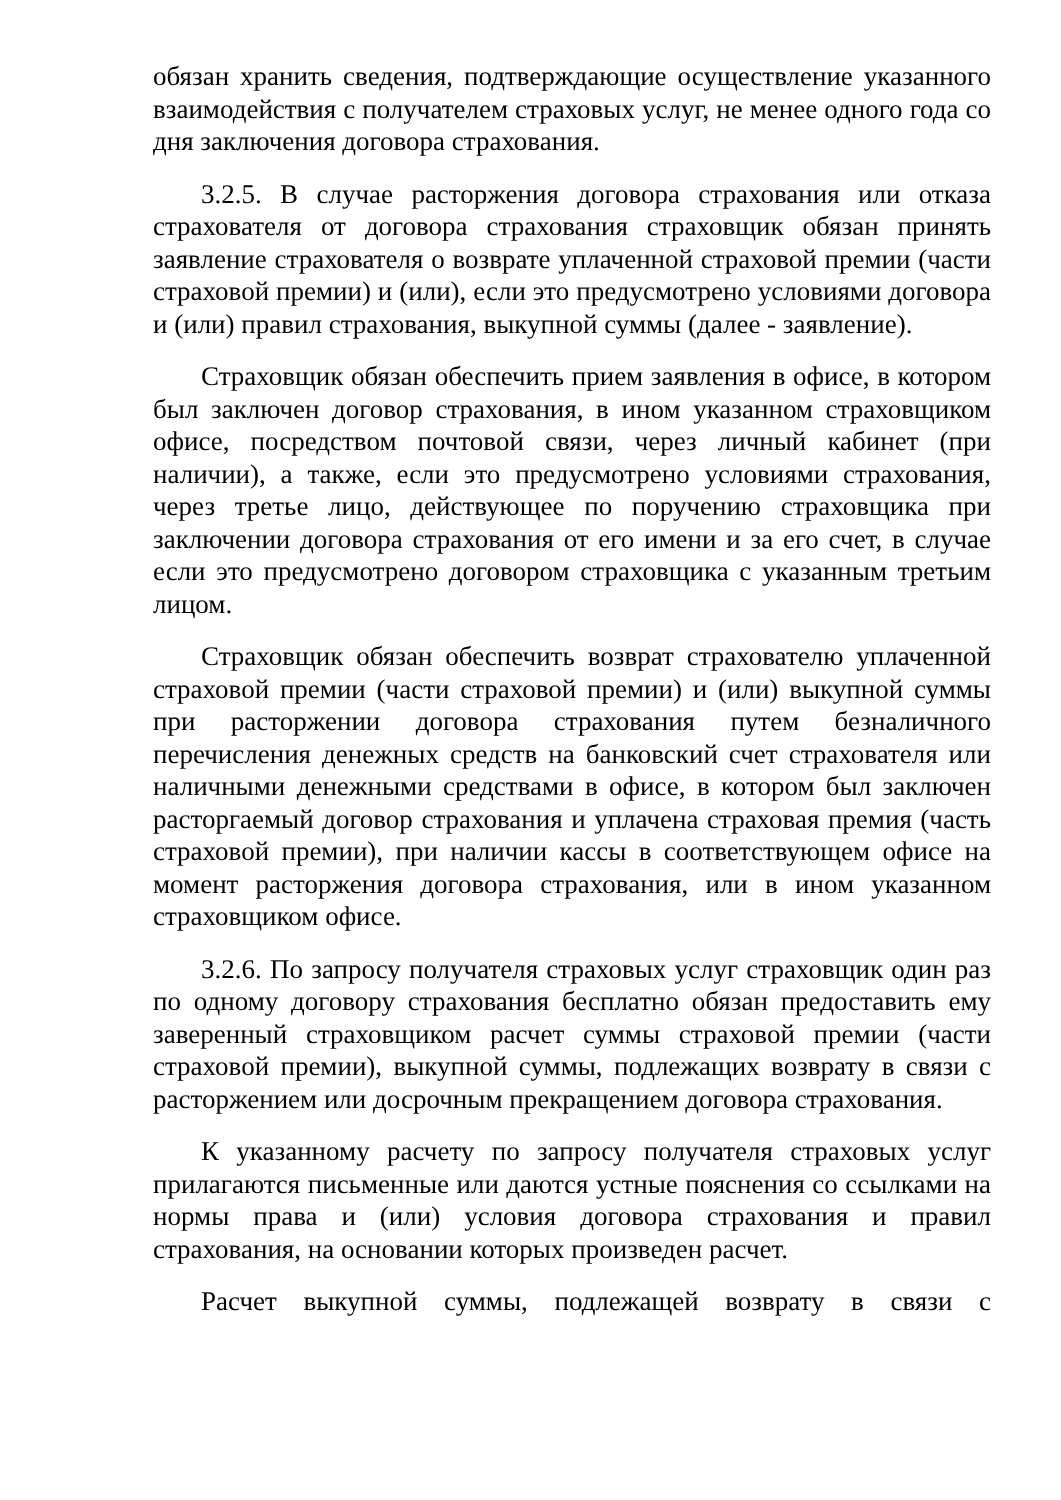обязан хранить сведения, подтверждающие осуществление указанного взаимодействия с получателем страховых услуг, не менее одного года со дня заключения договора страхования.
3.2.5. В случае расторжения договора страхования или отказа страхователя от договора страхования страховщик обязан принять заявление страхователя о возврате уплаченной страховой премии (части страховой премии) и (или), если это предусмотрено условиями договора и (или) правил страхования, выкупной суммы (далее - заявление).
Страховщик обязан обеспечить прием заявления в офисе, в котором был заключен договор страхования, в ином указанном страховщиком офисе, посредством почтовой связи, через личный кабинет (при наличии), а также, если это предусмотрено условиями страхования, через третье лицо, действующее по поручению страховщика при заключении договора страхования от его имени и за его счет, в случае если это предусмотрено договором страховщика с указанным третьим лицом.
Страховщик обязан обеспечить возврат страхователю уплаченной страховой премии (части страховой премии) и (или) выкупной суммы при расторжении договора страхования путем безналичного перечисления денежных средств на банковский счет страхователя или наличными денежными средствами в офисе, в котором был заключен расторгаемый договор страхования и уплачена страховая премия (часть страховой премии), при наличии кассы в соответствующем офисе на момент расторжения договора страхования, или в ином указанном страховщиком офисе.
3.2.6. По запросу получателя страховых услуг страховщик один раз по одному договору страхования бесплатно обязан предоставить ему заверенный страховщиком расчет суммы страховой премии (части страховой премии), выкупной суммы, подлежащих возврату в связи с расторжением или досрочным прекращением договора страхования.
К указанному расчету по запросу получателя страховых услуг прилагаются письменные или даются устные пояснения со ссылками на нормы права и (или) условия договора страхования и правил страхования, на основании которых произведен расчет.
Расчет выкупной суммы, подлежащей возврату в связи с